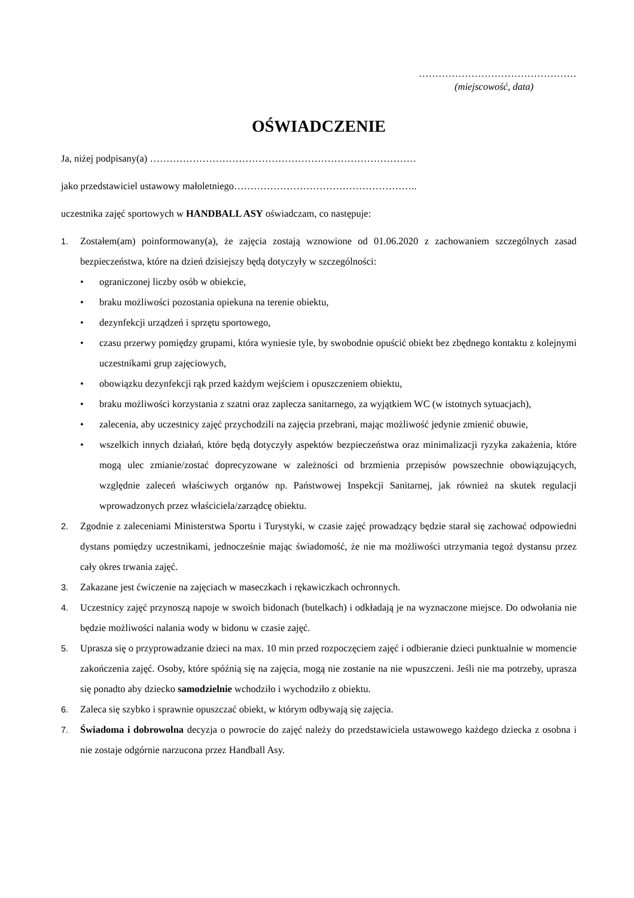…………………………………………
(miejscowość, data)
OŚWIADCZENIE
Ja, niżej podpisany(a) ………………………………………………………………………
jako przedstawiciel ustawowy małoletniego………………………………………………..
uczestnika zajęć sportowych w HANDBALL ASY oświadczam, co następuje:
1. Zostałem(am) poinformowany(a), że zajęcia zostają wznowione od 01.06.2020 z zachowaniem szczególnych zasad bezpieczeństwa, które na dzień dzisiejszy będą dotyczyły w szczególności:
• ograniczonej liczby osób w obiekcie,
• braku możliwości pozostania opiekuna na terenie obiektu,
• dezynfekcji urządzeń i sprzętu sportowego,
• czasu przerwy pomiędzy grupami, która wyniesie tyle, by swobodnie opuścić obiekt bez zbędnego kontaktu z kolejnymi uczestnikami grup zajęciowych,
• obowiązku dezynfekcji rąk przed każdym wejściem i opuszczeniem obiektu,
• braku możliwości korzystania z szatni oraz zaplecza sanitarnego, za wyjątkiem WC (w istotnych sytuacjach),
• zalecenia, aby uczestnicy zajęć przychodzili na zajęcia przebrani, mając możliwość jedynie zmienić obuwie,
• wszelkich innych działań, które będą dotyczyły aspektów bezpieczeństwa oraz minimalizacji ryzyka zakażenia, które mogą ulec zmianie/zostać doprecyzowane w zależności od brzmienia przepisów powszechnie obowiązujących, względnie zaleceń właściwych organów np. Państwowej Inspekcji Sanitarnej, jak również na skutek regulacji wprowadzonych przez właściciela/zarządcę obiektu.
2. Zgodnie z zaleceniami Ministerstwa Sportu i Turystyki, w czasie zajęć prowadzący będzie starał się zachować odpowiedni dystans pomiędzy uczestnikami, jednocześnie mając świadomość, że nie ma możliwości utrzymania tegoż dystansu przez cały okres trwania zajęć.
3. Zakazane jest ćwiczenie na zajęciach w maseczkach i rękawiczkach ochronnych.
4. Uczestnicy zajęć przynoszą napoje w swoich bidonach (butelkach) i odkładają je na wyznaczone miejsce. Do odwołania nie będzie możliwości nalania wody w bidonu w czasie zajęć.
5. Uprasza się o przyprowadzanie dzieci na max. 10 min przed rozpoczęciem zajęć i odbieranie dzieci punktualnie w momencie zakończenia zajęć. Osoby, które spóźnią się na zajęcia, mogą nie zostanie na nie wpuszczeni. Jeśli nie ma potrzeby, uprasza się ponadto aby dziecko samodzielnie wchodziło i wychodziło z obiektu.
6. Zaleca się szybko i sprawnie opuszczać obiekt, w którym odbywają się zajęcia.
7. Świadoma i dobrowolna decyzja o powrocie do zajęć należy do przedstawiciela ustawowego każdego dziecka z osobna i nie zostaje odgórnie narzucona przez Handball Asy.